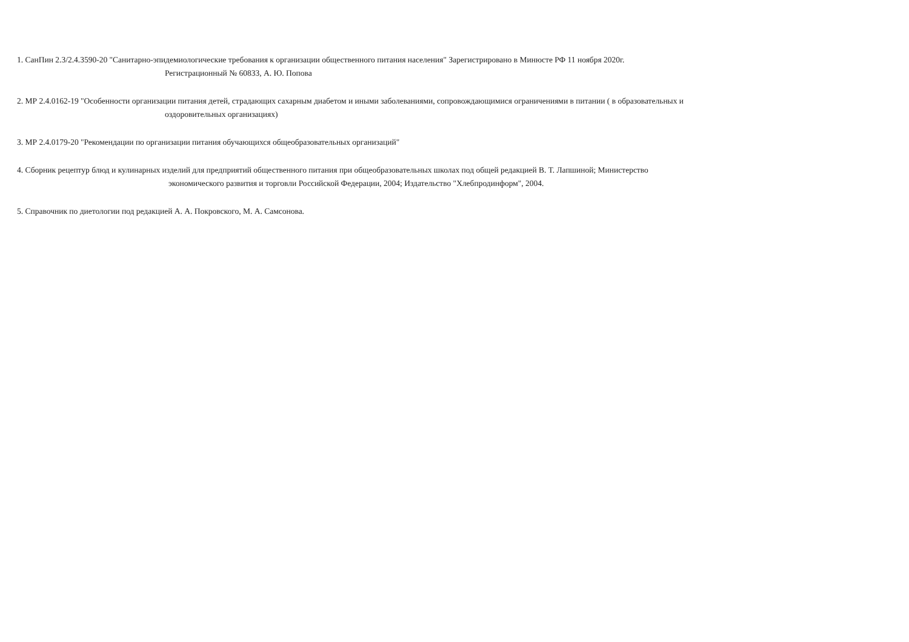1. СанПин 2.3/2.4.3590-20 "Санитарно-эпидемиологические требования к организации общественного питания населения" Зарегистрировано в Минюсте РФ 11 ноября 2020г.
Регистрационный № 60833, А. Ю. Попова
2. МР 2.4.0162-19 "Особенности организации питания детей, страдающих сахарным диабетом и иными заболеваниями, сопровождающимися ограничениями в питании ( в образовательных и
оздоровительных организациях)
3. МР 2.4.0179-20 "Рекомендации по организации питания обучающихся общеобразовательных организаций"
4. Сборник рецептур блюд и кулинарных изделий для предприятий общественного питания при общеобразовательных школах под общей редакцией В. Т. Лапшиной; Министерство
экономического развития и торговли Российской Федерации, 2004; Издательство "Хлебпродинформ", 2004.
5. Справочник по диетологии под редакцией А. А. Покровского, М. А. Самсонова.